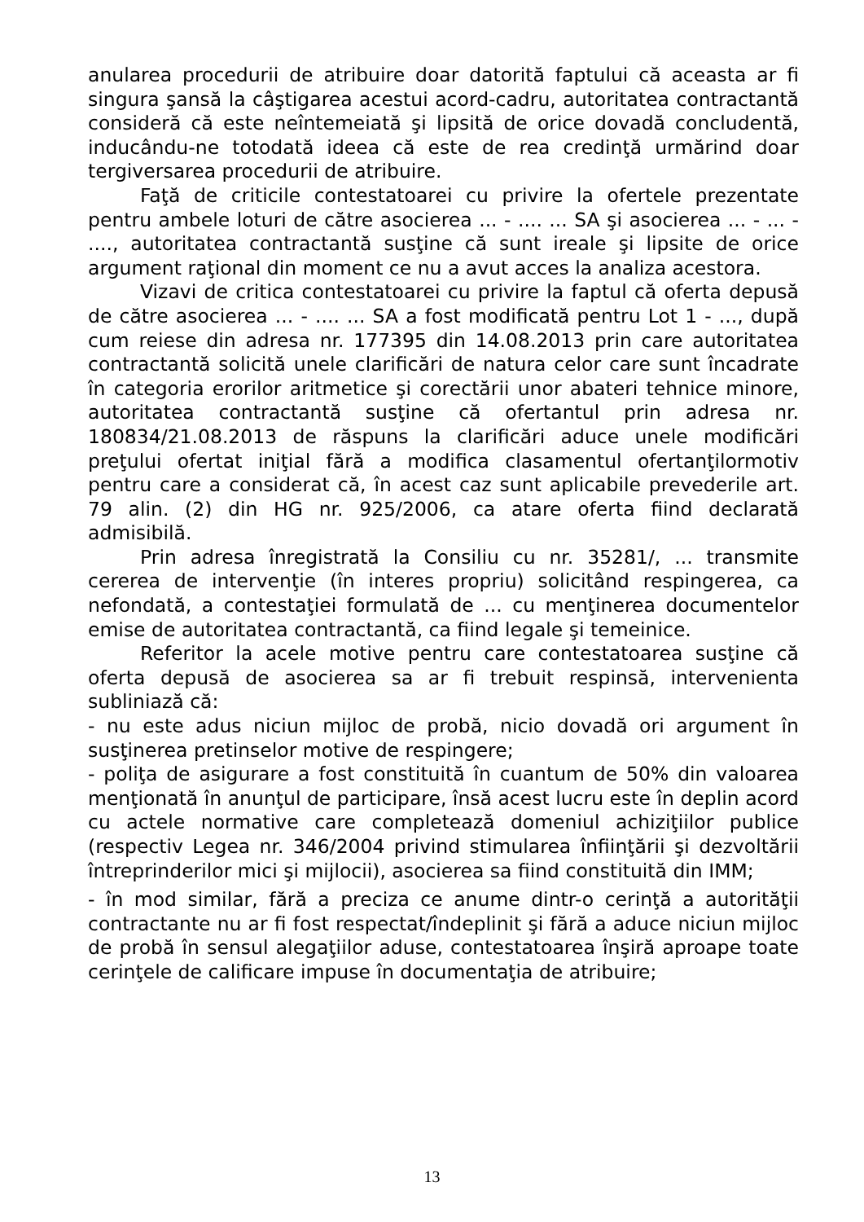anularea procedurii de atribuire doar datorită faptului că aceasta ar fi singura şansă la câştigarea acestui acord-cadru, autoritatea contractantă consideră că este neîntemeiată şi lipsită de orice dovadă concludentă, inducându-ne totodată ideea că este de rea credinţă urmărind doar tergiversarea procedurii de atribuire.
Faţă de criticile contestatoarei cu privire la ofertele prezentate pentru ambele loturi de către asocierea ... - .... ... SA şi asocierea ... - ... - ...., autoritatea contractantă susţine că sunt ireale şi lipsite de orice argument raţional din moment ce nu a avut acces la analiza acestora.
Vizavi de critica contestatoarei cu privire la faptul că oferta depusă de către asocierea ... - .... ... SA a fost modificată pentru Lot 1 - ..., după cum reiese din adresa nr. 177395 din 14.08.2013 prin care autoritatea contractantă solicită unele clarificări de natura celor care sunt încadrate în categoria erorilor aritmetice şi corectării unor abateri tehnice minore, autoritatea contractantă susţine că ofertantul prin adresa nr. 180834/21.08.2013 de răspuns la clarificări aduce unele modificări preţului ofertat iniţial fără a modifica clasamentul ofertanţilormotiv pentru care a considerat că, în acest caz sunt aplicabile prevederile art. 79 alin. (2) din HG nr. 925/2006, ca atare oferta fiind declarată admisibilă.
Prin adresa înregistrată la Consiliu cu nr. 35281/, ... transmite cererea de intervenţie (în interes propriu) solicitând respingerea, ca nefondată, a contestaţiei formulată de ... cu menţinerea documentelor emise de autoritatea contractantă, ca fiind legale şi temeinice.
Referitor la acele motive pentru care contestatoarea susţine că oferta depusă de asocierea sa ar fi trebuit respinsă, intervenienta subliniază că:
- nu este adus niciun mijloc de probă, nicio dovadă ori argument în susţinerea pretinselor motive de respingere;
- poliţa de asigurare a fost constituită în cuantum de 50% din valoarea menţionată în anunţul de participare, însă acest lucru este în deplin acord cu actele normative care completează domeniul achiziţiilor publice (respectiv Legea nr. 346/2004 privind stimularea înfiinţării şi dezvoltării întreprinderilor mici şi mijlocii), asocierea sa fiind constituită din IMM;
- în mod similar, fără a preciza ce anume dintr-o cerinţă a autorităţii contractante nu ar fi fost respectat/îndeplinit şi fără a aduce niciun mijloc de probă în sensul alegaţiilor aduse, contestatoarea înşiră aproape toate cerinţele de calificare impuse în documentaţia de atribuire;
13